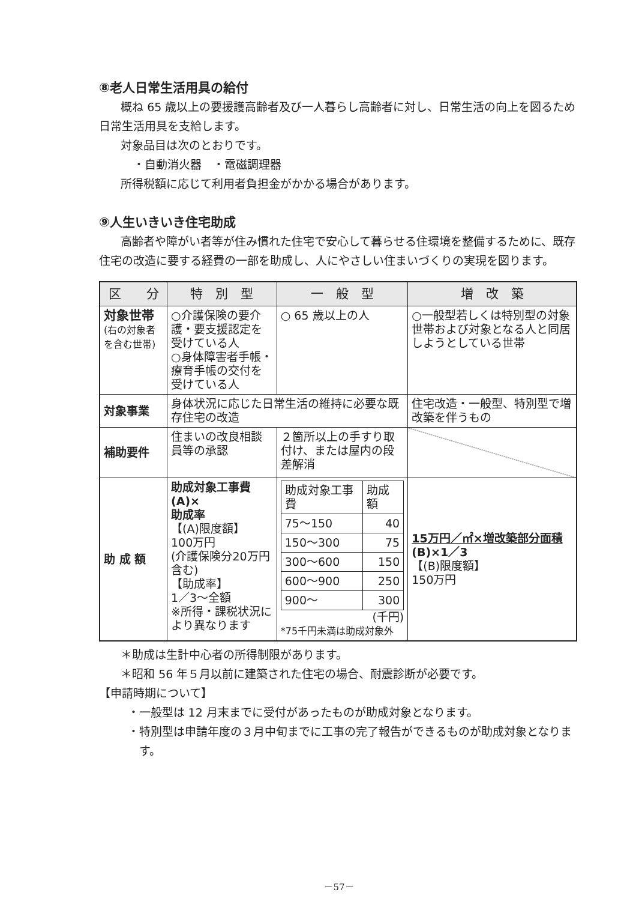⑧老人日常生活用具の給付
概ね 65 歳以上の要援護高齢者及び一人暮らし高齢者に対し、日常生活の向上を図るため日常生活用具を支給します。
対象品目は次のとおりです。
・自動消火器　・電磁調理器
所得税額に応じて利用者負担金がかかる場合があります。
⑨人生いきいき住宅助成
高齢者や障がい者等が住み慣れた住宅で安心して暮らせる住環境を整備するために、既存住宅の改造に要する経費の一部を助成し、人にやさしい住まいづくりの実現を図ります。
| 区 分 | 特 別 型 | 一 般 型 | 増 改 築 |
| --- | --- | --- | --- |
| 対象世帯 (右の対象者を含む世帯) | ○介護保険の要介護・要支援認定を受けている人 ○身体障害者手帳・療育手帳の交付を受けている人 | ○ 65 歳以上の人 | ○一般型若しくは特別型の対象世帯および対象となる人と同居しようとしている世帯 |
| 対象事業 | 身体状況に応じた日常生活の維持に必要な既存住宅の改造 | | 住宅改造・一般型、特別型で増改築を伴うもの |
| 補助要件 | 住まいの改良相談員等の承認 | ２箇所以上の手すり取付け、または屋内の段差解消 | |
| 助 成 額 | 助成対象工事費(A)× 助成率 【(A)限度額】 100万円 (介護保険分20万円含む) 【助成率】 1／3～全額 ※所得・課税状況により異なります | / 助成対象工事費 / 助成額 / / 75～150 / 40 / / 150～300 / 75 / / 300～600 / 150 / / 600～900 / 250 / / 900～ / 300 / (千円) *75千円未満は助成対象外 | 15万円／㎡×増改築部分面積 (B)×1／3 【(B)限度額】 150万円 |
＊助成は生計中心者の所得制限があります。
＊昭和 56 年５月以前に建築された住宅の場合、耐震診断が必要です。
【申請時期について】
・一般型は 12 月末までに受付があったものが助成対象となります。
・特別型は申請年度の３月中旬までに工事の完了報告ができるものが助成対象となります。
－57－